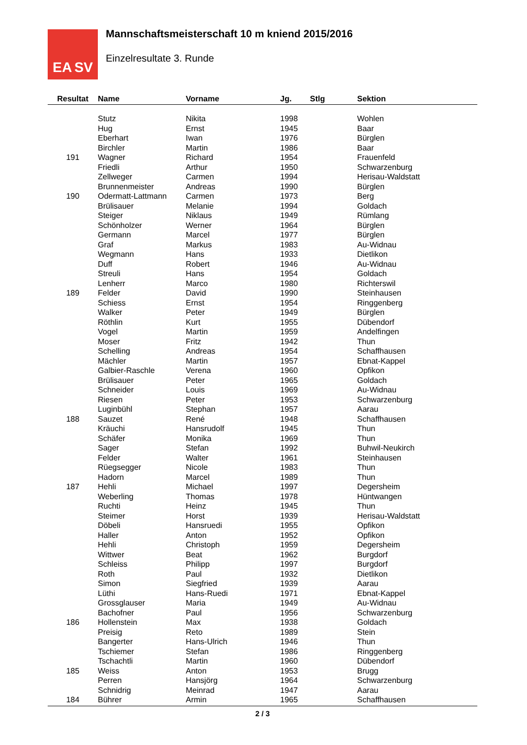EA SV
Mannschaftsmeisterschaft 10 m kniend 2015/2016
Einzelresultate 3. Runde
| Resultat | Name | Vorname | Jg. | Stlg | Sektion |
| --- | --- | --- | --- | --- | --- |
| | Stutz | Nikita | 1998 | | Wohlen |
| | Hug | Ernst | 1945 | | Baar |
| | Eberhart | Iwan | 1976 | | Bürglen |
| | Birchler | Martin | 1986 | | Baar |
| 191 | Wagner | Richard | 1954 | | Frauenfeld |
| | Friedli | Arthur | 1950 | | Schwarzenburg |
| | Zellweger | Carmen | 1994 | | Herisau-Waldstatt |
| | Brunnenmeister | Andreas | 1990 | | Bürglen |
| 190 | Odermatt-Lattmann | Carmen | 1973 | | Berg |
| | Brülisauer | Melanie | 1994 | | Goldach |
| | Steiger | Niklaus | 1949 | | Rümlang |
| | Schönholzer | Werner | 1964 | | Bürglen |
| | Germann | Marcel | 1977 | | Bürglen |
| | Graf | Markus | 1983 | | Au-Widnau |
| | Wegmann | Hans | 1933 | | Dietlikon |
| | Duff | Robert | 1946 | | Au-Widnau |
| | Streuli | Hans | 1954 | | Goldach |
| | Lenherr | Marco | 1980 | | Richterswil |
| 189 | Felder | David | 1990 | | Steinhausen |
| | Schiess | Ernst | 1954 | | Ringgenberg |
| | Walker | Peter | 1949 | | Bürglen |
| | Röthlin | Kurt | 1955 | | Dübendorf |
| | Vogel | Martin | 1959 | | Andelfingen |
| | Moser | Fritz | 1942 | | Thun |
| | Schelling | Andreas | 1954 | | Schaffhausen |
| | Mächler | Martin | 1957 | | Ebnat-Kappel |
| | Galbier-Raschle | Verena | 1960 | | Opfikon |
| | Brülisauer | Peter | 1965 | | Goldach |
| | Schneider | Louis | 1969 | | Au-Widnau |
| | Riesen | Peter | 1953 | | Schwarzenburg |
| | Luginbühl | Stephan | 1957 | | Aarau |
| 188 | Sauzet | René | 1948 | | Schaffhausen |
| | Kräuchi | Hansrudolf | 1945 | | Thun |
| | Schäfer | Monika | 1969 | | Thun |
| | Sager | Stefan | 1992 | | Buhwil-Neukirch |
| | Felder | Walter | 1961 | | Steinhausen |
| | Rüegsegger | Nicole | 1983 | | Thun |
| | Hadorn | Marcel | 1989 | | Thun |
| 187 | Hehli | Michael | 1997 | | Degersheim |
| | Weberling | Thomas | 1978 | | Hüntwangen |
| | Ruchti | Heinz | 1945 | | Thun |
| | Steimer | Horst | 1939 | | Herisau-Waldstatt |
| | Döbeli | Hansruedi | 1955 | | Opfikon |
| | Haller | Anton | 1952 | | Opfikon |
| | Hehli | Christoph | 1959 | | Degersheim |
| | Wittwer | Beat | 1962 | | Burgdorf |
| | Schleiss | Philipp | 1997 | | Burgdorf |
| | Roth | Paul | 1932 | | Dietlikon |
| | Simon | Siegfried | 1939 | | Aarau |
| | Lüthi | Hans-Ruedi | 1971 | | Ebnat-Kappel |
| | Grossglauser | Maria | 1949 | | Au-Widnau |
| | Bachofner | Paul | 1956 | | Schwarzenburg |
| 186 | Hollenstein | Max | 1938 | | Goldach |
| | Preisig | Reto | 1989 | | Stein |
| | Bangerter | Hans-Ulrich | 1946 | | Thun |
| | Tschiemer | Stefan | 1986 | | Ringgenberg |
| | Tschachtli | Martin | 1960 | | Dübendorf |
| 185 | Weiss | Anton | 1953 | | Brugg |
| | Perren | Hansjörg | 1964 | | Schwarzenburg |
| | Schnidrig | Meinrad | 1947 | | Aarau |
| 184 | Bührer | Armin | 1965 | | Schaffhausen |
2 / 3